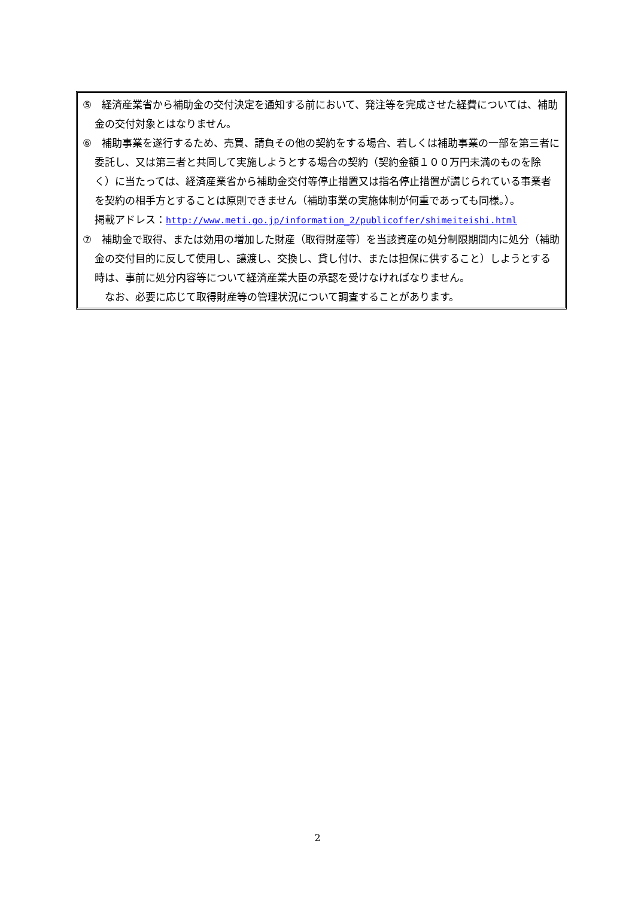⑤　経済産業省から補助金の交付決定を通知する前において、発注等を完成させた経費については、補助金の交付対象とはなりません。
⑥　補助事業を遂行するため、売買、請負その他の契約をする場合、若しくは補助事業の一部を第三者に委託し、又は第三者と共同して実施しようとする場合の契約（契約金額１００万円未満のものを除く）に当たっては、経済産業省から補助金交付等停止措置又は指名停止措置が講じられている事業者を契約の相手方とすることは原則できません（補助事業の実施体制が何重であっても同様。）。
掲載アドレス：http://www.meti.go.jp/information_2/publicoffer/shimeiteishi.html
⑦　補助金で取得、または効用の増加した財産（取得財産等）を当該資産の処分制限期間内に処分（補助金の交付目的に反して使用し、譲渡し、交換し、貸し付け、または担保に供すること）しようとする時は、事前に処分内容等について経済産業大臣の承認を受けなければなりません。
　なお、必要に応じて取得財産等の管理状況について調査することがあります。
2